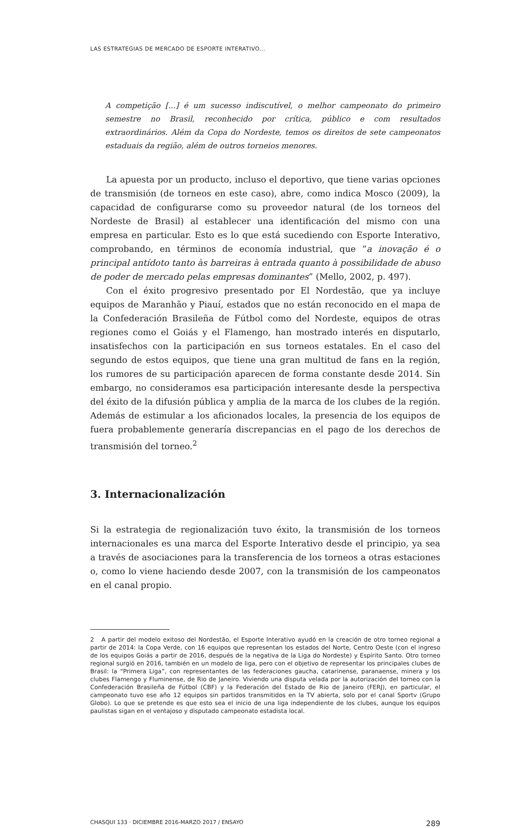LAS ESTRATEGIAS DE MERCADO DE ESPORTE INTERATIVO...
A competição [...] é um sucesso indiscutível, o melhor campeonato do primeiro semestre no Brasil, reconhecido por crítica, público e com resultados extraordinários. Além da Copa do Nordeste, temos os direitos de sete campeonatos estaduais da região, além de outros torneios menores.
La apuesta por un producto, incluso el deportivo, que tiene varias opciones de transmisión (de torneos en este caso), abre, como indica Mosco (2009), la capacidad de configurarse como su proveedor natural (de los torneos del Nordeste de Brasil) al establecer una identificación del mismo con una empresa en particular. Esto es lo que está sucediendo con Esporte Interativo, comprobando, en términos de economía industrial, que “a inovação é o principal antídoto tanto às barreiras à entrada quanto à possibilidade de abuso de poder de mercado pelas empresas dominantes” (Mello, 2002, p. 497).
Con el éxito progresivo presentado por El Nordestão, que ya incluye equipos de Maranhão y Piauí, estados que no están reconocido en el mapa de la Confederación Brasileña de Fútbol como del Nordeste, equipos de otras regiones como el Goiás y el Flamengo, han mostrado interés en disputarlo, insatisfechos con la participación en sus torneos estatales. En el caso del segundo de estos equipos, que tiene una gran multitud de fans en la región, los rumores de su participación aparecen de forma constante desde 2014. Sin embargo, no consideramos esa participación interesante desde la perspectiva del éxito de la difusión pública y amplia de la marca de los clubes de la región. Además de estimular a los aficionados locales, la presencia de los equipos de fuera probablemente generaría discrepancias en el pago de los derechos de transmisión del torneo.<sup>2</sup>
3. Internacionalización
Si la estrategia de regionalización tuvo éxito, la transmisión de los torneos internacionales es una marca del Esporte Interativo desde el principio, ya sea a través de asociaciones para la transferencia de los torneos a otras estaciones o, como lo viene haciendo desde 2007, con la transmisión de los campeonatos en el canal propio.
2 A partir del modelo exitoso del Nordestão, el Esporte Interativo ayudó en la creación de otro torneo regional a partir de 2014: la Copa Verde, con 16 equipos que representan los estados del Norte, Centro Oeste (con el ingreso de los equipos Goiás a partir de 2016, después de la negativa de la Liga do Nordeste) y Espírito Santo. Otro torneo regional surgió en 2016, también en un modelo de liga, pero con el objetivo de representar los principales clubes de Brasil: la “Primera Liga”, con representantes de las federaciones gaucha, catarinense, paranaense, minera y los clubes Flamengo y Fluminense, de Rio de Janeiro. Viviendo una disputa velada por la autorización del torneo con la Confederación Brasileña de Fútbol (CBF) y la Federación del Estado de Rio de Janeiro (FERJ), en particular, el campeonato tuvo ese año 12 equipos sin partidos transmitidos en la TV abierta, solo por el canal Sportv (Grupo Globo). Lo que se pretende es que esto sea el inicio de una liga independiente de los clubes, aunque los equipos paulistas sigan en el ventajoso y disputado campeonato estadista local.
CHASQUI 133 · DICIEMBRE 2016-MARZO 2017 / ENSAYO 289